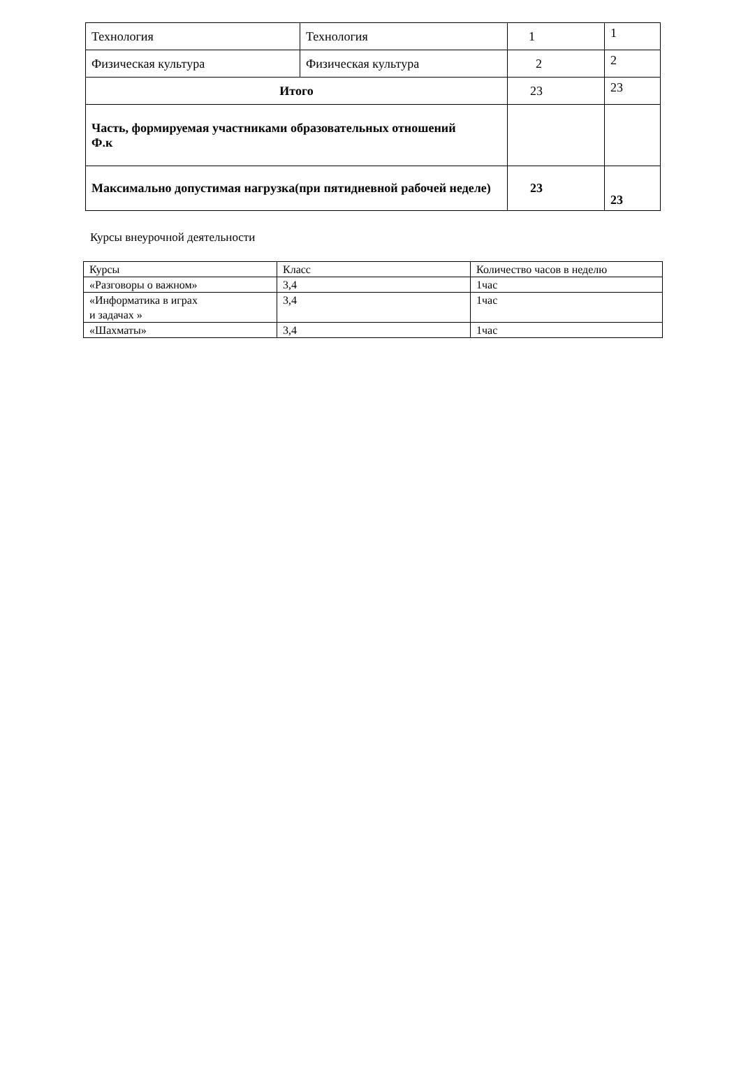| Технология | Технология | 1 | 1 |
| Физическая культура | Физическая культура | 2 | 2 |
| Итого | | 23 | 23 |
| Часть, формируемая участниками образовательных отношений Ф.к | | | |
| Максимально допустимая нагрузка(при пятидневной рабочей неделе) | | 23 | 23 |
Курсы внеурочной деятельности
| Курсы | Класс | Количество часов в неделю |
| «Разговоры о важном» | 3,4 | 1час |
| «Информатика в играх и задачах » | 3,4 | 1час |
| «Шахматы» | 3,4 | 1час |